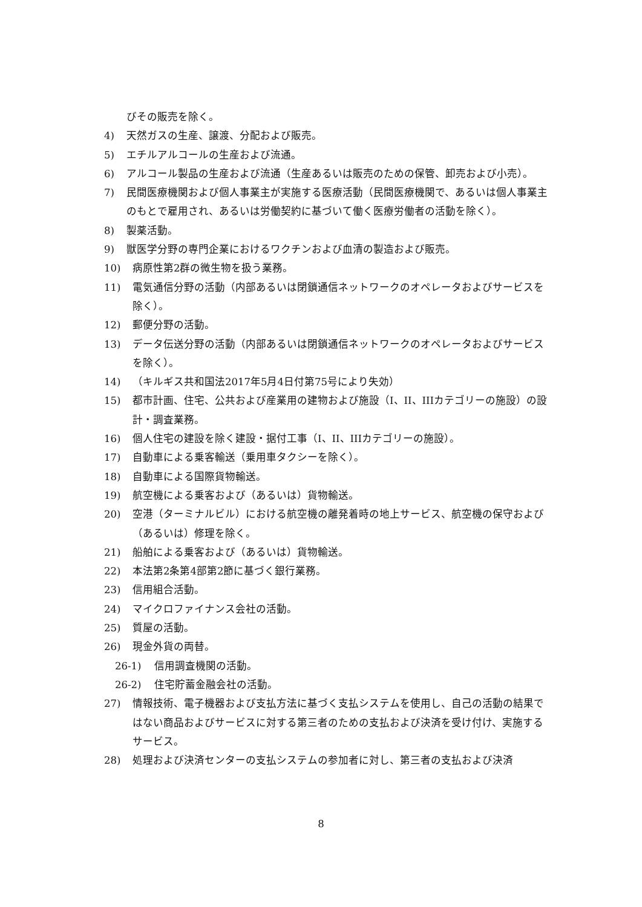びその販売を除く。
4) 天然ガスの生産、譲渡、分配および販売。
5) エチルアルコールの生産および流通。
6) アルコール製品の生産および流通（生産あるいは販売のための保管、卸売および小売）。
7) 民間医療機関および個人事業主が実施する医療活動（民間医療機関で、あるいは個人事業主のもとで雇用され、あるいは労働契約に基づいて働く医療労働者の活動を除く）。
8) 製薬活動。
9) 獣医学分野の専門企業におけるワクチンおよび血清の製造および販売。
10) 病原性第2群の微生物を扱う業務。
11) 電気通信分野の活動（内部あるいは閉鎖通信ネットワークのオペレータおよびサービスを除く）。
12) 郵便分野の活動。
13) データ伝送分野の活動（内部あるいは閉鎖通信ネットワークのオペレータおよびサービスを除く）。
14) （キルギス共和国法2017年5月4日付第75号により失効）
15) 都市計画、住宅、公共および産業用の建物および施設（I、II、IIIカテゴリーの施設）の設計・調査業務。
16) 個人住宅の建設を除く建設・据付工事（I、II、IIIカテゴリーの施設）。
17) 自動車による乗客輸送（乗用車タクシーを除く）。
18) 自動車による国際貨物輸送。
19) 航空機による乗客および（あるいは）貨物輸送。
20) 空港（ターミナルビル）における航空機の離発着時の地上サービス、航空機の保守および（あるいは）修理を除く。
21) 船舶による乗客および（あるいは）貨物輸送。
22) 本法第2条第4部第2節に基づく銀行業務。
23) 信用組合活動。
24) マイクロファイナンス会社の活動。
25) 質屋の活動。
26) 現金外貨の両替。
26-1) 信用調査機関の活動。
26-2) 住宅貯蓄金融会社の活動。
27) 情報技術、電子機器および支払方法に基づく支払システムを使用し、自己の活動の結果ではない商品およびサービスに対する第三者のための支払および決済を受け付け、実施するサービス。
28) 処理および決済センターの支払システムの参加者に対し、第三者の支払および決済
8